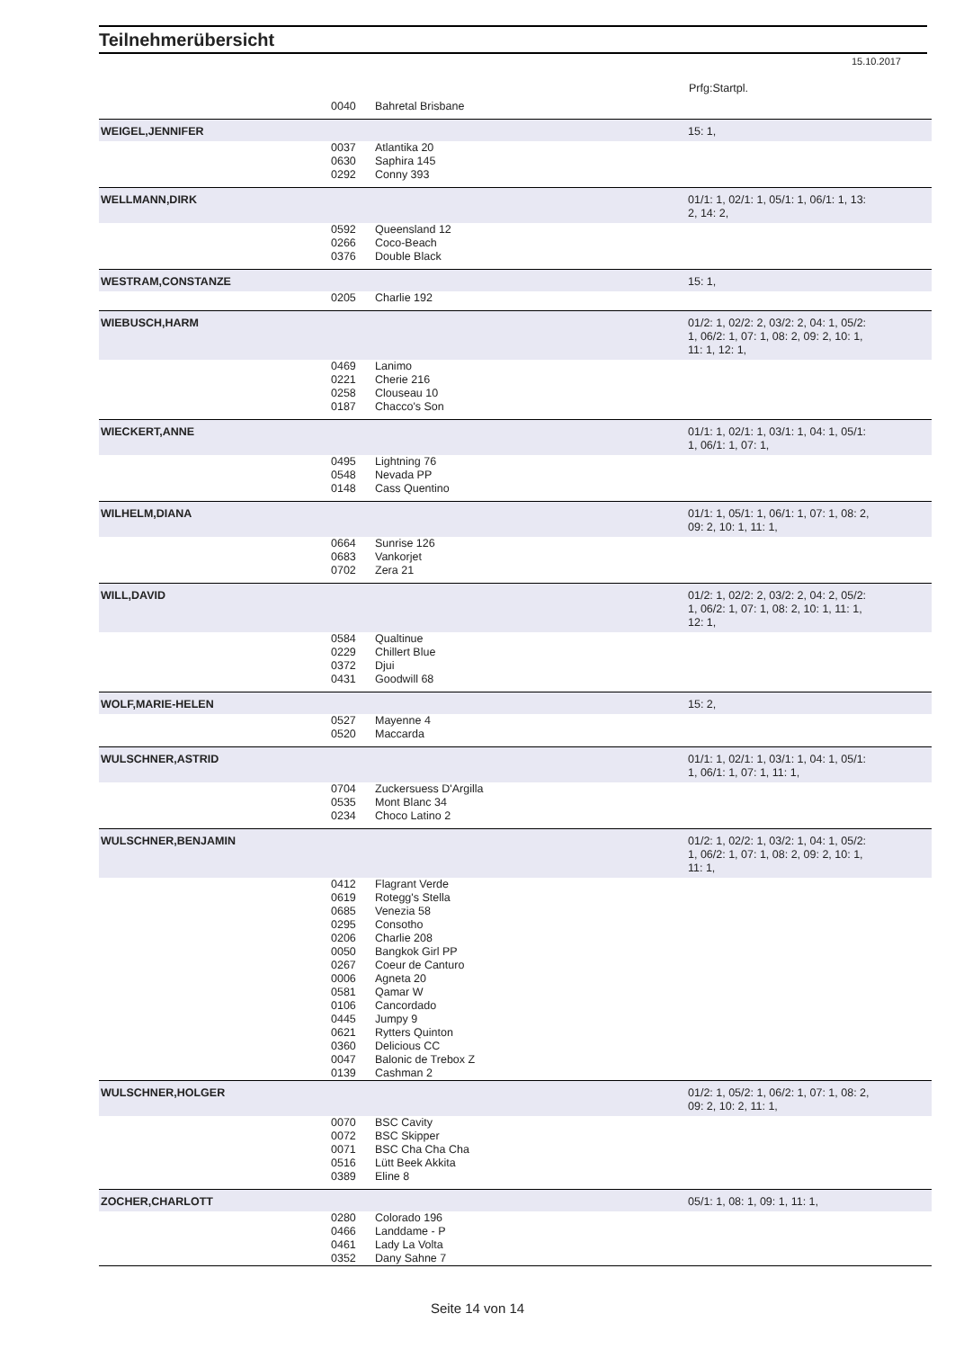Teilnehmerübersicht
15.10.2017
Prfg:Startpl.
| | 0040 | Bahretal Brisbane | |
| WEIGEL,JENNIFER | | | 15: 1, |
| | 0037 | Atlantika 20 | |
| | 0630 | Saphira 145 | |
| | 0292 | Conny 393 | |
| WELLMANN,DIRK | | | 01/1: 1, 02/1: 1, 05/1: 1, 06/1: 1, 13: 2, 14: 2, |
| | 0592 | Queensland 12 | |
| | 0266 | Coco-Beach | |
| | 0376 | Double Black | |
| WESTRAM,CONSTANZE | | | 15: 1, |
| | 0205 | Charlie 192 | |
| WIEBUSCH,HARM | | | 01/2: 1, 02/2: 2, 03/2: 2, 04: 1, 05/2: 1, 06/2: 1, 07: 1, 08: 2, 09: 2, 10: 1, 11: 1, 12: 1, |
| | 0469 | Lanimo | |
| | 0221 | Cherie 216 | |
| | 0258 | Clouseau 10 | |
| | 0187 | Chacco's Son | |
| WIECKERT,ANNE | | | 01/1: 1, 02/1: 1, 03/1: 1, 04: 1, 05/1: 1, 06/1: 1, 07: 1, |
| | 0495 | Lightning 76 | |
| | 0548 | Nevada PP | |
| | 0148 | Cass Quentino | |
| WILHELM,DIANA | | | 01/1: 1, 05/1: 1, 06/1: 1, 07: 1, 08: 2, 09: 2, 10: 1, 11: 1, |
| | 0664 | Sunrise 126 | |
| | 0683 | Vankorjet | |
| | 0702 | Zera 21 | |
| WILL,DAVID | | | 01/2: 1, 02/2: 2, 03/2: 2, 04: 2, 05/2: 1, 06/2: 1, 07: 1, 08: 2, 10: 1, 11: 1, 12: 1, |
| | 0584 | Qualtinue | |
| | 0229 | Chillert Blue | |
| | 0372 | Djui | |
| | 0431 | Goodwill 68 | |
| WOLF,MARIE-HELEN | | | 15: 2, |
| | 0527 | Mayenne 4 | |
| | 0520 | Maccarda | |
| WULSCHNER,ASTRID | | | 01/1: 1, 02/1: 1, 03/1: 1, 04: 1, 05/1: 1, 06/1: 1, 07: 1, 11: 1, |
| | 0704 | Zuckersuess D'Argilla | |
| | 0535 | Mont Blanc 34 | |
| | 0234 | Choco Latino 2 | |
| WULSCHNER,BENJAMIN | | | 01/2: 1, 02/2: 1, 03/2: 1, 04: 1, 05/2: 1, 06/2: 1, 07: 1, 08: 2, 09: 2, 10: 1, 11: 1, |
| | 0412 | Flagrant Verde | |
| | 0619 | Rotegg's Stella | |
| | 0685 | Venezia 58 | |
| | 0295 | Consotho | |
| | 0206 | Charlie 208 | |
| | 0050 | Bangkok Girl PP | |
| | 0267 | Coeur de Canturo | |
| | 0006 | Agneta 20 | |
| | 0581 | Qamar W | |
| | 0106 | Cancordado | |
| | 0445 | Jumpy 9 | |
| | 0621 | Rytters Quinton | |
| | 0360 | Delicious CC | |
| | 0047 | Balonic de Trebox Z | |
| | 0139 | Cashman 2 | |
| WULSCHNER,HOLGER | | | 01/2: 1, 05/2: 1, 06/2: 1, 07: 1, 08: 2, 09: 2, 10: 2, 11: 1, |
| | 0070 | BSC Cavity | |
| | 0072 | BSC Skipper | |
| | 0071 | BSC Cha Cha Cha | |
| | 0516 | Lütt Beek Akkita | |
| | 0389 | Eline 8 | |
| ZOCHER,CHARLOTT | | | 05/1: 1, 08: 1, 09: 1, 11: 1, |
| | 0280 | Colorado 196 | |
| | 0466 | Landdame - P | |
| | 0461 | Lady La Volta | |
| | 0352 | Dany Sahne 7 | |
Seite 14 von 14